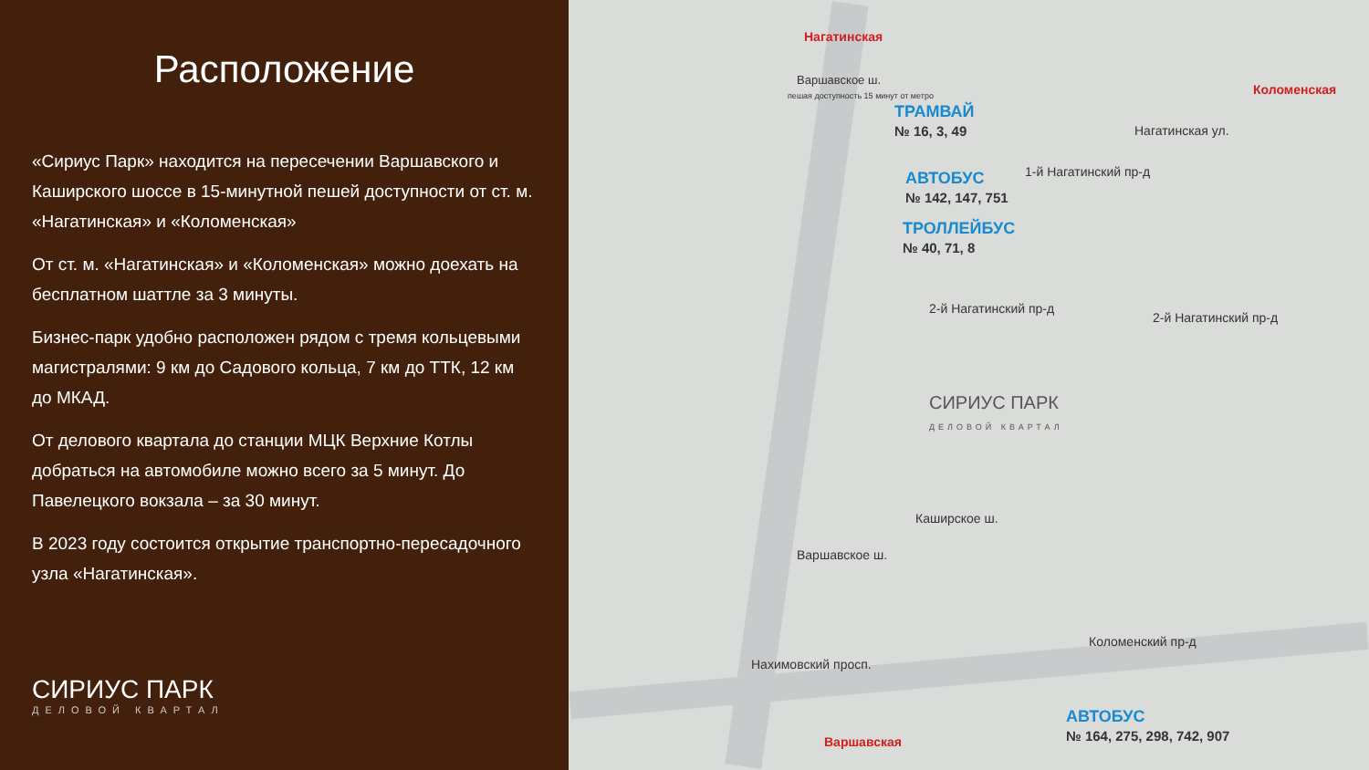Расположение
«Сириус Парк» находится на пересечении Варшавского и Каширского шоссе в 15-минутной пешей доступности от ст. м. «Нагатинская» и «Коломенская»
От ст. м. «Нагатинская» и «Коломенская» можно доехать на бесплатном шаттле за 3 минуты.
Бизнес-парк удобно расположен рядом с тремя кольцевыми магистралями: 9 км до Садового кольца, 7 км до ТТК, 12 км до МКАД.
От делового квартала до станции МЦК Верхние Котлы добраться на автомобиле можно всего за 5 минут. До Павелецкого вокзала – за 30 минут.
В 2023 году состоится открытие транспортно-пересадочного узла «Нагатинская».
СИРИУС ПАРК
ДЕЛОВОЙ КВАРТАЛ
Нагатинская
Варшавское ш.
пешая доступность 15 минут от метро
ТРАМВАЙ
№ 16, 3, 49
АВТОБУС
№ 142, 147, 751
ТРОЛЛЕЙБУС
№ 40, 71, 8
Коломенская
Нагатинская ул.
1-й Нагатинский пр-д
2-й Нагатинский пр-д
2-й Нагатинский пр-д
СИРИУС ПАРК
ДЕЛОВОЙ КВАРТАЛ
Варшавское ш.
Каширское ш.
Коломенский пр-д
Нахимовский просп.
Варшавская
АВТОБУС
№ 164, 275, 298, 742, 907